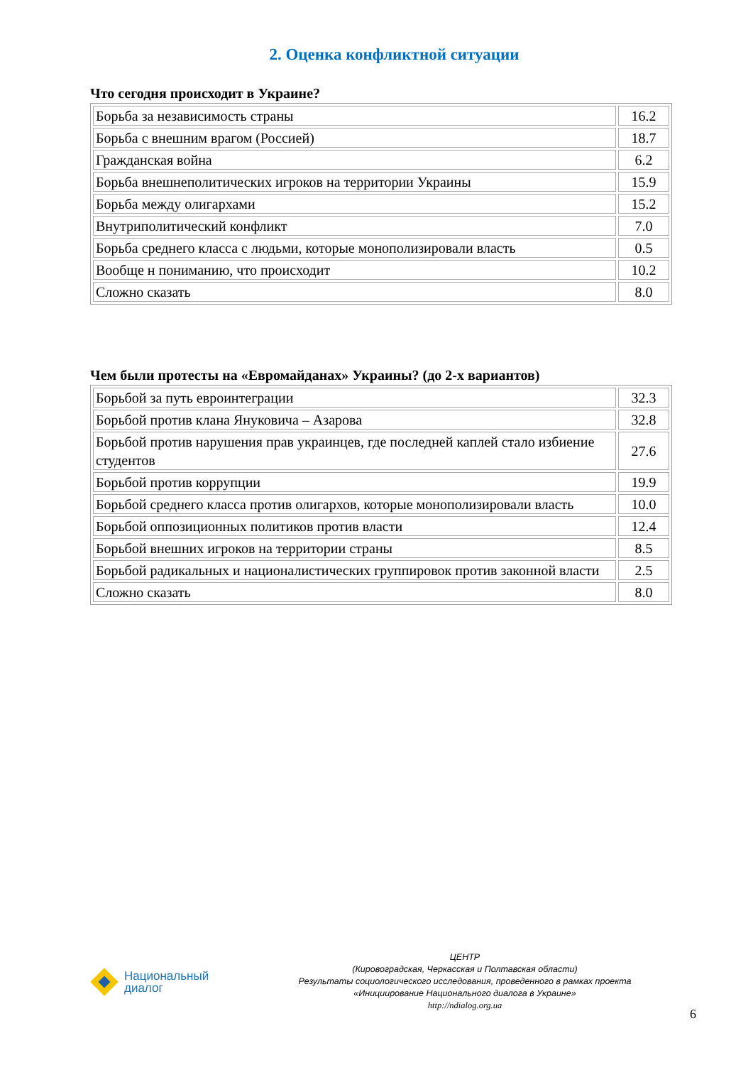2. Оценка конфликтной ситуации
Что сегодня происходит в Украине?
| Борьба за независимость страны | 16.2 |
| Борьба с внешним врагом (Россией) | 18.7 |
| Гражданская война | 6.2 |
| Борьба внешнеполитических игроков на территории Украины | 15.9 |
| Борьба между олигархами | 15.2 |
| Внутриполитический конфликт | 7.0 |
| Борьба среднего класса с людьми, которые монополизировали власть | 0.5 |
| Вообще н пониманию, что происходит | 10.2 |
| Сложно сказать | 8.0 |
Чем были протесты на «Евромайданах» Украины? (до 2-х вариантов)
| Борьбой за путь евроинтеграции | 32.3 |
| Борьбой против клана Януковича – Азарова | 32.8 |
| Борьбой против нарушения прав украинцев, где последней каплей стало избиение студентов | 27.6 |
| Борьбой против коррупции | 19.9 |
| Борьбой среднего класса против олигархов, которые монополизировали власть | 10.0 |
| Борьбой оппозиционных политиков против власти | 12.4 |
| Борьбой внешних игроков на территории страны | 8.5 |
| Борьбой радикальных и националистических группировок против законной власти | 2.5 |
| Сложно сказать | 8.0 |
Национальный
диалог
ЦЕНТР
(Кировоградская, Черкасская и Полтавская области)
Результаты социологического исследования, проведенного в рамках проекта
«Инициирование Национального диалога в Украине»
http://ndialog.org.ua
6